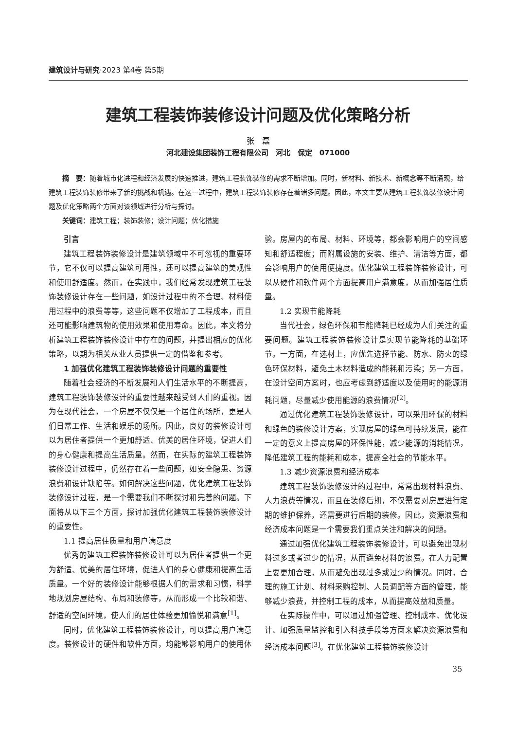建筑设计与研究·2023 第4卷 第5期
建筑工程装饰装修设计问题及优化策略分析
张　磊
河北建设集团装饰工程有限公司　河北　保定　071000
摘　要：随着城市化进程和经济发展的快速推进，建筑工程装饰装修的需求不断增加。同时，新材料、新技术、新概念等不断涌现，给建筑工程装饰装修带来了新的挑战和机遇。在这一过程中，建筑工程装饰装修存在着诸多问题。因此，本文主要从建筑工程装饰装修设计问题及优化策略两个方面对该领域进行分析与探讨。
关键词：建筑工程；装饰装修；设计问题；优化措施
引言
建筑工程装饰装修设计是建筑领域中不可忽视的重要环节，它不仅可以提高建筑可用性，还可以提高建筑的美观性和使用舒适度。然而，在实践中，我们经常发现建筑工程装饰装修设计存在一些问题，如设计过程中的不合理、材料使用过程中的浪费等等，这些问题不仅增加了工程成本，而且还可能影响建筑物的使用效果和使用寿命。因此，本文将分析建筑工程装饰装修设计中存在的问题，并提出相应的优化策略，以期为相关从业人员提供一定的借鉴和参考。
1 加强优化建筑工程装饰装修设计问题的重要性
随着社会经济的不断发展和人们生活水平的不断提高，建筑工程装饰装修设计的重要性越来越受到人们的重视。因为在现代社会，一个房屋不仅仅是一个居住的场所，更是人们日常工作、生活和娱乐的场所。因此，良好的装修设计可以为居住者提供一个更加舒适、优美的居住环境，促进人们的身心健康和提高生活质量。然而，在实际的建筑工程装饰装修设计过程中，仍然存在着一些问题，如安全隐患、资源浪费和设计缺陷等。如何解决这些问题，优化建筑工程装饰装修设计过程，是一个需要我们不断探讨和完善的问题。下面将从以下三个方面，探讨加强优化建筑工程装饰装修设计的重要性。
1.1 提高居住质量和用户满意度
优秀的建筑工程装饰装修设计可以为居住者提供一个更为舒适、优美的居住环境，促进人们的身心健康和提高生活质量。一个好的装修设计能够根据人们的需求和习惯，科学地规划房屋结构、布局和装修等，从而形成一个比较和谐、舒适的空间环境，使人们的居住体验更加愉悦和满意<sup>[1]</sup>。
同时，优化建筑工程装饰装修设计，可以提高用户满意度。装修设计的硬件和软件方面，均能够影响用户的使用体验。房屋内的布局、材料、环境等，都会影响用户的空间感知和舒适程度；而附属设施的安装、维护、清洁等方面，都会影响用户的使用便捷度。优化建筑工程装饰装修设计，可以从硬件和软件两个方面提高用户满意度，从而加强居住质量。
1.2 实现节能降耗
当代社会，绿色环保和节能降耗已经成为人们关注的重要问题。建筑工程装饰装修设计是实现节能降耗的基础环节。一方面，在选材上，应优先选择节能、防水、防火的绿色环保材料，避免土木材料造成的能耗和污染；另一方面，在设计空间方案时，也应考虑到舒适度以及使用时的能源消耗问题，尽量减少使用能源的浪费情况<sup>[2]</sup>。
通过优化建筑工程装饰装修设计，可以采用环保的材料和绿色的装修设计方案，实现房屋的绿色可持续发展，能在一定的意义上提高房屋的环保性能，减少能源的消耗情况，降低建筑工程的能耗和成本，提高全社会的节能水平。
1.3 减少资源浪费和经济成本
建筑工程装饰装修设计的过程中，常常出现材料浪费、人力浪费等情况，而且在装修后期，不仅需要对房屋进行定期的维护保养，还需要进行后期的装修。因此，资源浪费和经济成本问题是一个需要我们重点关注和解决的问题。
通过加强优化建筑工程装饰装修设计，可以避免出现材料过多或者过少的情况，从而避免材料的浪费。在人力配置上要更加合理，从而避免出现过多或过少的情况。同时，合理的施工计划、材料采购控制、人员调配等方面的管理，能够减少浪费，并控制工程的成本，从而提高效益和质量。
在实际操作中，可以通过加强管理、控制成本、优化设计、加强质量监控和引入科技手段等方面来解决资源浪费和经济成本问题<sup>[3]</sup>。在优化建筑工程装饰装修设计
35